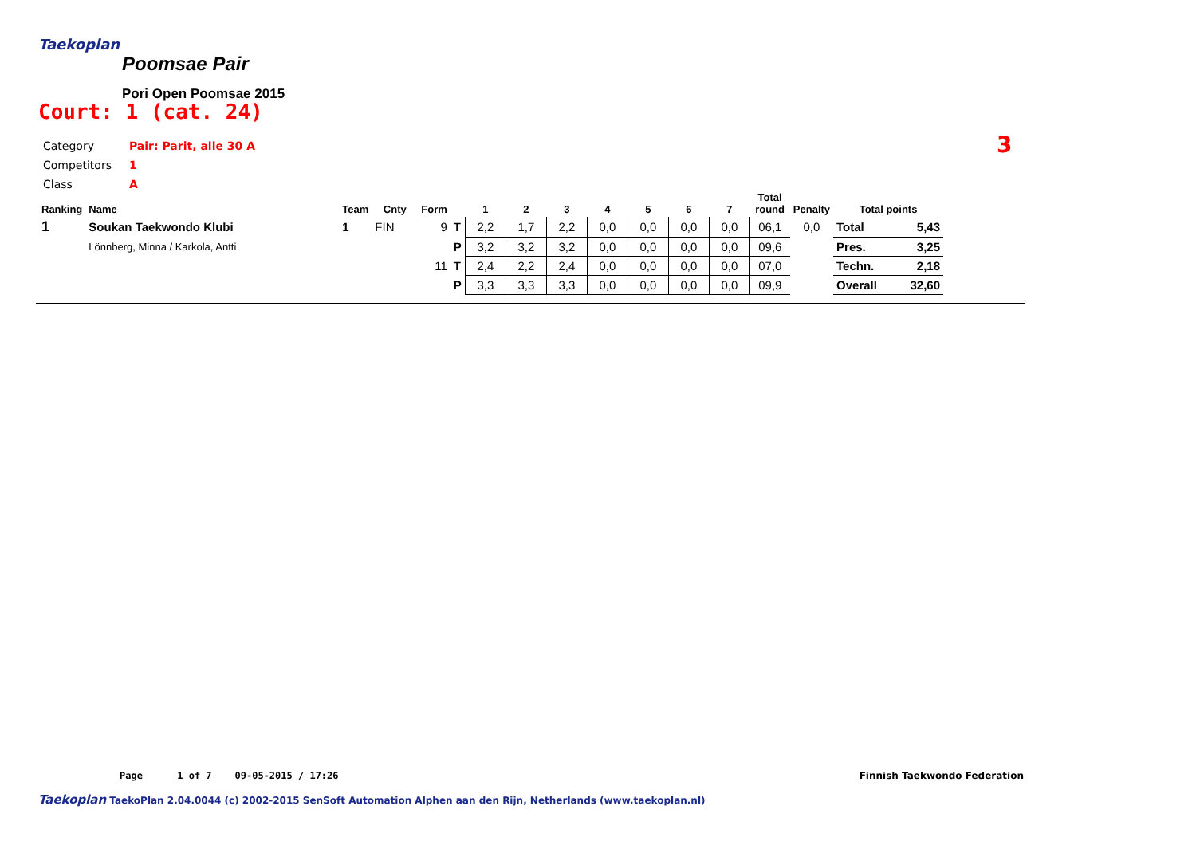Taekoplan
Poomsae Pair
Pori Open Poomsae 2015
Court: 1 (cat. 24)
| Category | Pair: Parit, alle 30 A |
| Competitors | 1 |
| Class | A |
3
| Ranking | Name | Team | Cnty | Form | | 1 | 2 | 3 | 4 | 5 | 6 | 7 | Total round | Penalty | Total points | |
| --- | --- | --- | --- | --- | --- | --- | --- | --- | --- | --- | --- | --- | --- | --- | --- | --- |
| 1 | Soukan Taekwondo Klubi | 1 | FIN | 9 | T | 2,2 | 1,7 | 2,2 | 0,0 | 0,0 | 0,0 | 0,0 | 06,1 | 0,0 | Total | 5,43 |
| | Lönnberg, Minna / Karkola, Antti | | | | P | 3,2 | 3,2 | 3,2 | 0,0 | 0,0 | 0,0 | 0,0 | 09,6 | | Pres. | 3,25 |
| | | | | 11 | T | 2,4 | 2,2 | 2,4 | 0,0 | 0,0 | 0,0 | 0,0 | 07,0 | | Techn. | 2,18 |
| | | | | | P | 3,3 | 3,3 | 3,3 | 0,0 | 0,0 | 0,0 | 0,0 | 09,9 | | Overall | 32,60 |
Page 1 of 7 09-05-2015 / 17:26 Finnish Taekwondo Federation
Taekoplan TaekoPlan 2.04.0044 (c) 2002-2015 SenSoft Automation Alphen aan den Rijn, Netherlands (www.taekoplan.nl)